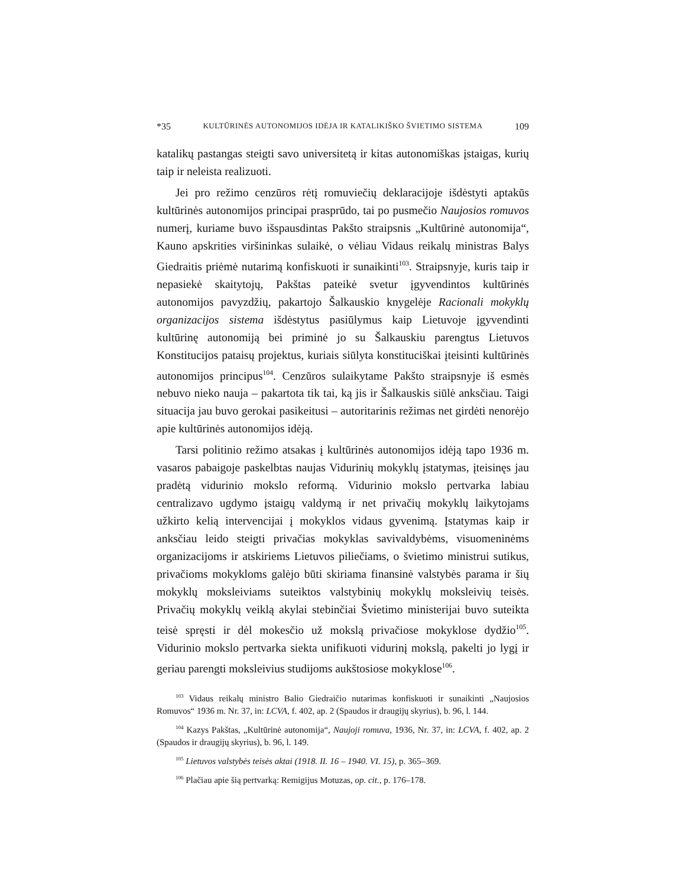*35 KULTŪRINĖS AUTONOMIJOS IDĖJA IR KATALIKIŠKO ŠVIETIMO SISTEMA 109
katalikų pastangas steigti savo universitetą ir kitas autonomiškas įstaigas, kurių taip ir neleista realizuoti.
Jei pro režimo cenzūros rėtį romuviečių deklaracijoje išdėstyti aptakūs kultūrinės autonomijos principai prasprūdo, tai po pusmečio Naujosios romuvos numerį, kuriame buvo išspausdintas Pakšto straipsnis „Kultūrinė autonomija“, Kauno apskrities viršininkas sulaikė, o vėliau Vidaus reikalų ministras Balys Giedraitis priėmė nutarimą konfiskuoti ir sunaikinti<sup>103</sup>. Straipsnyje, kuris taip ir nepasiekė skaitytojų, Pakštas pateikė svetur įgyvendintos kultūrinės autonomijos pavyzdžių, pakartojo Šalkauskio knygelėje Racionali mokyklų organizacijos sistema išdėstytus pasiūlymus kaip Lietuvoje įgyvendinti kultūrinę autonomiją bei priminė jo su Šalkauskiu parengtus Lietuvos Konstitucijos pataisų projektus, kuriais siūlyta konstituciškai įteisinti kultūrinės autonomijos principus<sup>104</sup>. Cenzūros sulaikytame Pakšto straipsnyje iš esmės nebuvo nieko nauja – pakartota tik tai, ką jis ir Šalkauskis siūlė anksčiau. Taigi situacija jau buvo gerokai pasikeitusi – autoritarinis režimas net girdėti nenorėjo apie kultūrinės autonomijos idėją.
Tarsi politinio režimo atsakas į kultūrinės autonomijos idėją tapo 1936 m. vasaros pabaigoje paskelbtas naujas Vidurinių mokyklų įstatymas, įteisinęs jau pradėtą vidurinio mokslo reformą. Vidurinio mokslo pertvarka labiau centralizavo ugdymo įstaigų valdymą ir net privačių mokyklų laikytojams užkirto kelią intervencijai į mokyklos vidaus gyvenimą. Įstatymas kaip ir anksčiau leido steigti privačias mokyklas savivaldybėms, visuomeninėms organizacijoms ir atskiriems Lietuvos piliečiams, o švietimo ministrui sutikus, privačioms mokykloms galėjo būti skiriama finansinė valstybės parama ir šių mokyklų moksleiviams suteiktos valstybinių mokyklų moksleivių teisės. Privačių mokyklų veiklą akylai stebinčiai Švietimo ministerijai buvo suteikta teisė spręsti ir dėl mokesčio už mokslą privačiose mokyklose dydžio<sup>105</sup>. Vidurinio mokslo pertvarka siekta unifikuoti vidurinį mokslą, pakelti jo lygį ir geriau parengti moksleivius studijoms aukštosiose mokyklose<sup>106</sup>.
<sup>103</sup> Vidaus reikalų ministro Balio Giedraičio nutarimas konfiskuoti ir sunaikinti „Naujosios Romuvos“ 1936 m. Nr. 37, in: LCVA, f. 402, ap. 2 (Spaudos ir draugijų skyrius), b. 96, l. 144.
<sup>104</sup> Kazys Pakštas, „Kultūrinė autonomija“, Naujoji romuva, 1936, Nr. 37, in: LCVA, f. 402, ap. 2 (Spaudos ir draugijų skyrius), b. 96, l. 149.
<sup>105</sup> Lietuvos valstybės teisės aktai (1918. II. 16 – 1940. VI. 15), p. 365–369.
<sup>106</sup> Plačiau apie šią pertvarką: Remigijus Motuzas, op. cit., p. 176–178.